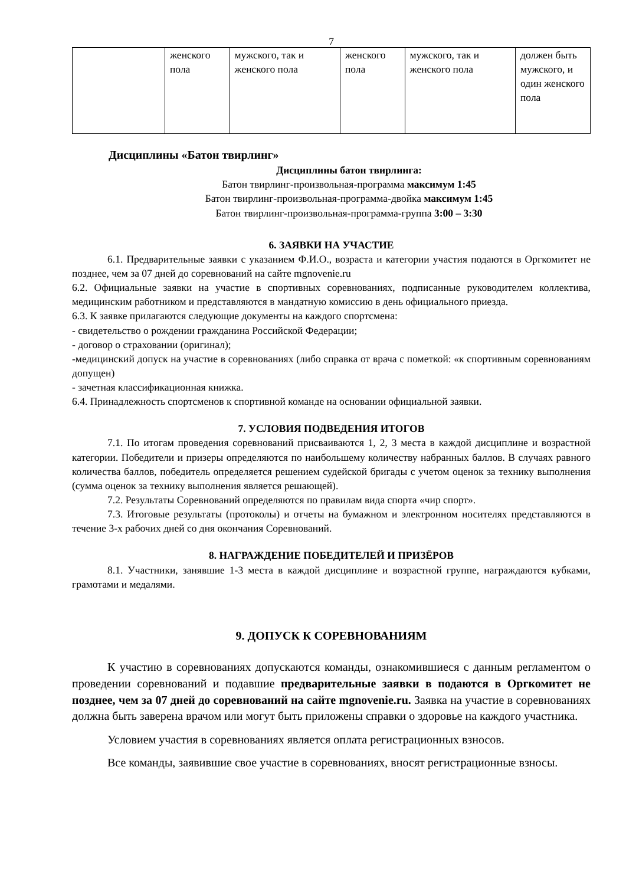7
| | женского пола | мужского, так и женского пола | женского пола | мужского, так и женского пола | должен быть мужского, и один женского пола |
Дисциплины «Батон твирлинг»
Дисциплины батон твирлинга:
Батон твирлинг-произвольная-программа максимум 1:45
Батон твирлинг-произвольная-программа-двойка максимум 1:45
Батон твирлинг-произвольная-программа-группа 3:00 – 3:30
6. ЗАЯВКИ НА УЧАСТИЕ
6.1. Предварительные заявки с указанием Ф.И.О., возраста и категории участия подаются в Оргкомитет не позднее, чем за 07 дней до соревнований на сайте mgnovenie.ru
6.2. Официальные заявки на участие в спортивных соревнованиях, подписанные руководителем коллектива, медицинским работником и представляются в мандатную комиссию в день официального приезда.
6.3. К заявке прилагаются следующие документы на каждого спортсмена:
- свидетельство о рождении гражданина Российской Федерации;
- договор о страховании (оригинал);
-медицинский допуск на участие в соревнованиях (либо справка от врача с пометкой: «к спортивным соревнованиям допущен)
- зачетная классификационная книжка.
6.4. Принадлежность спортсменов к спортивной команде на основании официальной заявки.
7. УСЛОВИЯ ПОДВЕДЕНИЯ ИТОГОВ
7.1. По итогам проведения соревнований присваиваются 1, 2, 3 места в каждой дисциплине и возрастной категории. Победители и призеры определяются по наибольшему количеству набранных баллов. В случаях равного количества баллов, победитель определяется решением судейской бригады с учетом оценок за технику выполнения (сумма оценок за технику выполнения является решающей).
7.2. Результаты Соревнований определяются по правилам вида спорта «чир спорт».
7.3. Итоговые результаты (протоколы) и отчеты на бумажном и электронном носителях представляются в течение 3-х рабочих дней со дня окончания Соревнований.
8. НАГРАЖДЕНИЕ ПОБЕДИТЕЛЕЙ И ПРИЗЁРОВ
8.1. Участники, занявшие 1-3 места в каждой дисциплине и возрастной группе, награждаются кубками, грамотами и медалями.
9. ДОПУСК К СОРЕВНОВАНИЯМ
К участию в соревнованиях допускаются команды, ознакомившиеся с данным регламентом о проведении соревнований и подавшие предварительные заявки в подаются в Оргкомитет не позднее, чем за 07 дней до соревнований на сайте mgnovenie.ru. Заявка на участие в соревнованиях должна быть заверена врачом или могут быть приложены справки о здоровье на каждого участника.
Условием участия в соревнованиях является оплата регистрационных взносов.
Все команды, заявившие свое участие в соревнованиях, вносят регистрационные взносы.